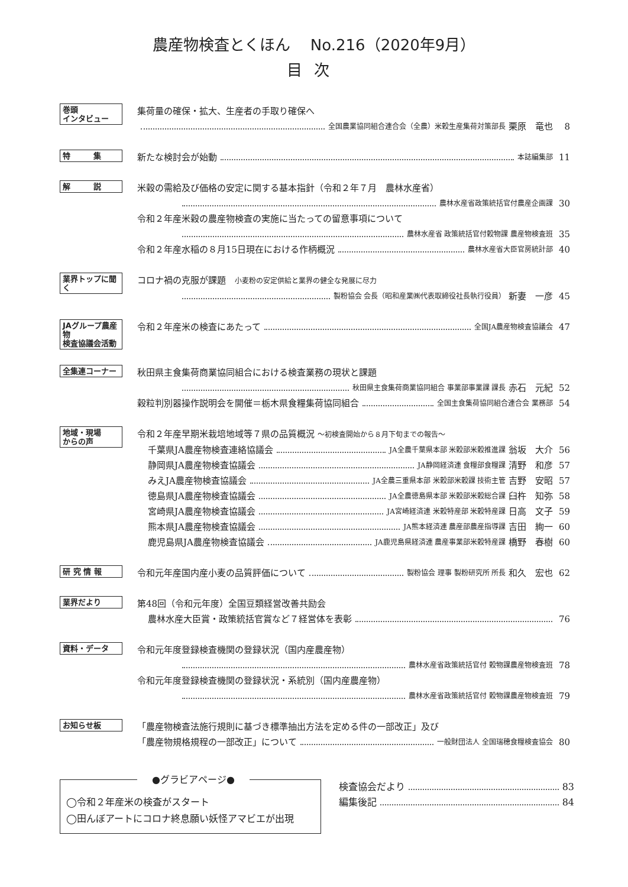農産物検査とくほん　 No.216（2020年9月）
目次
巻頭
インタビュー
集荷量の確保・拡大、生産者の手取り確保へ
全国農業協同組合連合会（全農）米穀生産集荷対策部長 栗原　竜也 8
特　　　集
新たな検討会が始動 本誌編集部 11
解　　　説
米穀の需給及び価格の安定に関する基本指針（令和２年７月　農林水産省）
農林水産省政策統括官付農産企画課 30
令和２年産米穀の農産物検査の実施に当たっての留意事項について
農林水産省 政策統括官付穀物課 農産物検査班 35
令和２年産水稲の８月15日現在における作柄概況 農林水産省大臣官房統計部 40
業界トップに聞く
コロナ禍の克服が課題　小麦粉の安定供給と業界の健全な発展に尽力
製粉協会 会長（昭和産業㈱代表取締役社長執行役員） 新妻　一彦 45
JAグループ農産物
検査協議会活動
令和２年産米の検査にあたって 全国JA農産物検査協議会 47
全集連コーナー
秋田県主食集荷商業協同組合における検査業務の現状と課題
秋田県主食集荷商業協同組合 事業部事業課 課長 赤石　元紀 52
穀粒判別器操作説明会を開催＝栃木県食糧集荷協同組合 全国主食集荷協同組合連合会 業務部 54
地域・現場
からの声
令和２年産早期米栽培地域等７県の品質概況 ～初検査開始から８月下旬までの報告～
千葉県JA農産物検査連絡協議会 JA全農千葉県本部 米穀部米穀推進課 翁坂　大介 56
静岡県JA農産物検査協議会 JA静岡経済連 食糧部食糧課 清野　和彦 57
みえJA農産物検査協議会 JA全農三重県本部 米穀部米穀課 技術主管 吉野　安昭 57
徳島県JA農産物検査協議会 JA全農徳島県本部 米穀部米穀総合課 臼杵　知弥 58
宮崎県JA農産物検査協議会 JA宮崎経済連 米穀特産部 米穀特産課 日高　文子 59
熊本県JA農産物検査協議会 JA熊本経済連 農産部農産指導課 吉田　絢一 60
鹿児島県JA農産物検査協議会 JA鹿児島県経済連 農産事業部米穀特産課 橋野　春樹 60
研 究 情 報
令和元年産国内産小麦の品質評価について 製粉協会 理事 製粉研究所 所長 和久　宏也 62
業界だより
第48回（令和元年度）全国豆類経営改善共励会
農林水産大臣賞・政策統括官賞など７経営体を表彰 76
資料・データ
令和元年度登録検査機関の登録状況（国内産農産物）
農林水産省政策統括官付 穀物課農産物検査班 78
令和元年度登録検査機関の登録状況・系統別（国内産農産物）
農林水産省政策統括官付 穀物課農産物検査班 79
お知らせ板
「農産物検査法施行規則に基づき標準抽出方法を定める件の一部改正」及び
「農産物規格規程の一部改正」について 一般財団法人 全国瑞穂食糧検査協会 80
●グラビアページ●
◯令和２年産米の検査がスタート
◯田んぼアートにコロナ終息願い妖怪アマビエが出現
検査協会だより 83
編集後記 84